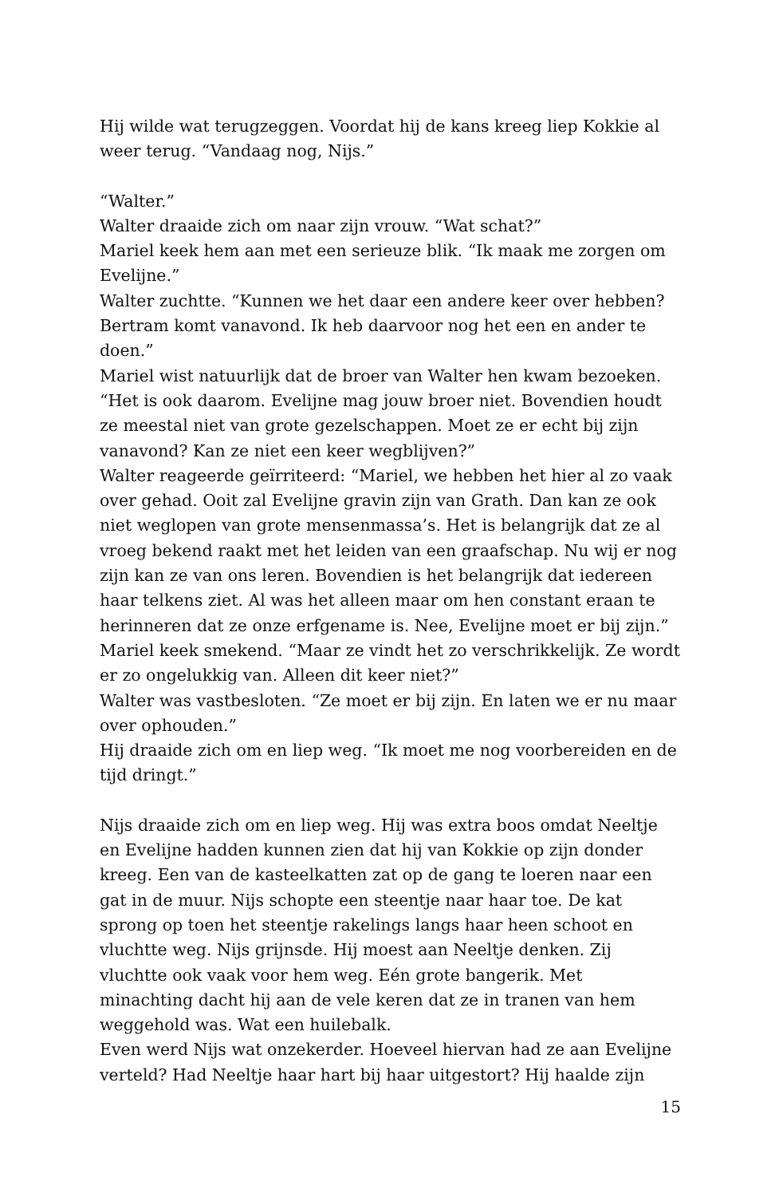Hij wilde wat terugzeggen. Voordat hij de kans kreeg liep Kokkie al weer terug. “Vandaag nog, Nijs.”
“Walter.”
Walter draaide zich om naar zijn vrouw. “Wat schat?”
Mariel keek hem aan met een serieuze blik. “Ik maak me zorgen om Evelijne.”
Walter zuchtte. “Kunnen we het daar een andere keer over hebben? Bertram komt vanavond. Ik heb daarvoor nog het een en ander te doen.”
Mariel wist natuurlijk dat de broer van Walter hen kwam bezoeken. “Het is ook daarom. Evelijne mag jouw broer niet. Bovendien houdt ze meestal niet van grote gezelschappen. Moet ze er echt bij zijn vanavond? Kan ze niet een keer wegblijven?”
Walter reageerde geïrriteerd: “Mariel, we hebben het hier al zo vaak over gehad. Ooit zal Evelijne gravin zijn van Grath. Dan kan ze ook niet weglopen van grote mensenmassa’s. Het is belangrijk dat ze al vroeg bekend raakt met het leiden van een graafschap. Nu wij er nog zijn kan ze van ons leren. Bovendien is het belangrijk dat iedereen haar telkens ziet. Al was het alleen maar om hen constant eraan te herinneren dat ze onze erfgename is. Nee, Evelijne moet er bij zijn.”
Mariel keek smekend. “Maar ze vindt het zo verschrikkelijk. Ze wordt er zo ongelukkig van. Alleen dit keer niet?”
Walter was vastbesloten. “Ze moet er bij zijn. En laten we er nu maar over ophouden.”
Hij draaide zich om en liep weg. “Ik moet me nog voorbereiden en de tijd dringt.”
Nijs draaide zich om en liep weg. Hij was extra boos omdat Neeltje en Evelijne hadden kunnen zien dat hij van Kokkie op zijn donder kreeg. Een van de kasteelkatten zat op de gang te loeren naar een gat in de muur. Nijs schopte een steentje naar haar toe. De kat sprong op toen het steentje rakelings langs haar heen schoot en vluchtte weg. Nijs grijnsde. Hij moest aan Neeltje denken. Zij vluchtte ook vaak voor hem weg. Eén grote bangerik. Met minachting dacht hij aan de vele keren dat ze in tranen van hem weggehold was. Wat een huilebalk.
Even werd Nijs wat onzekerder. Hoeveel hiervan had ze aan Evelijne verteld? Had Neeltje haar hart bij haar uitgestort? Hij haalde zijn
15